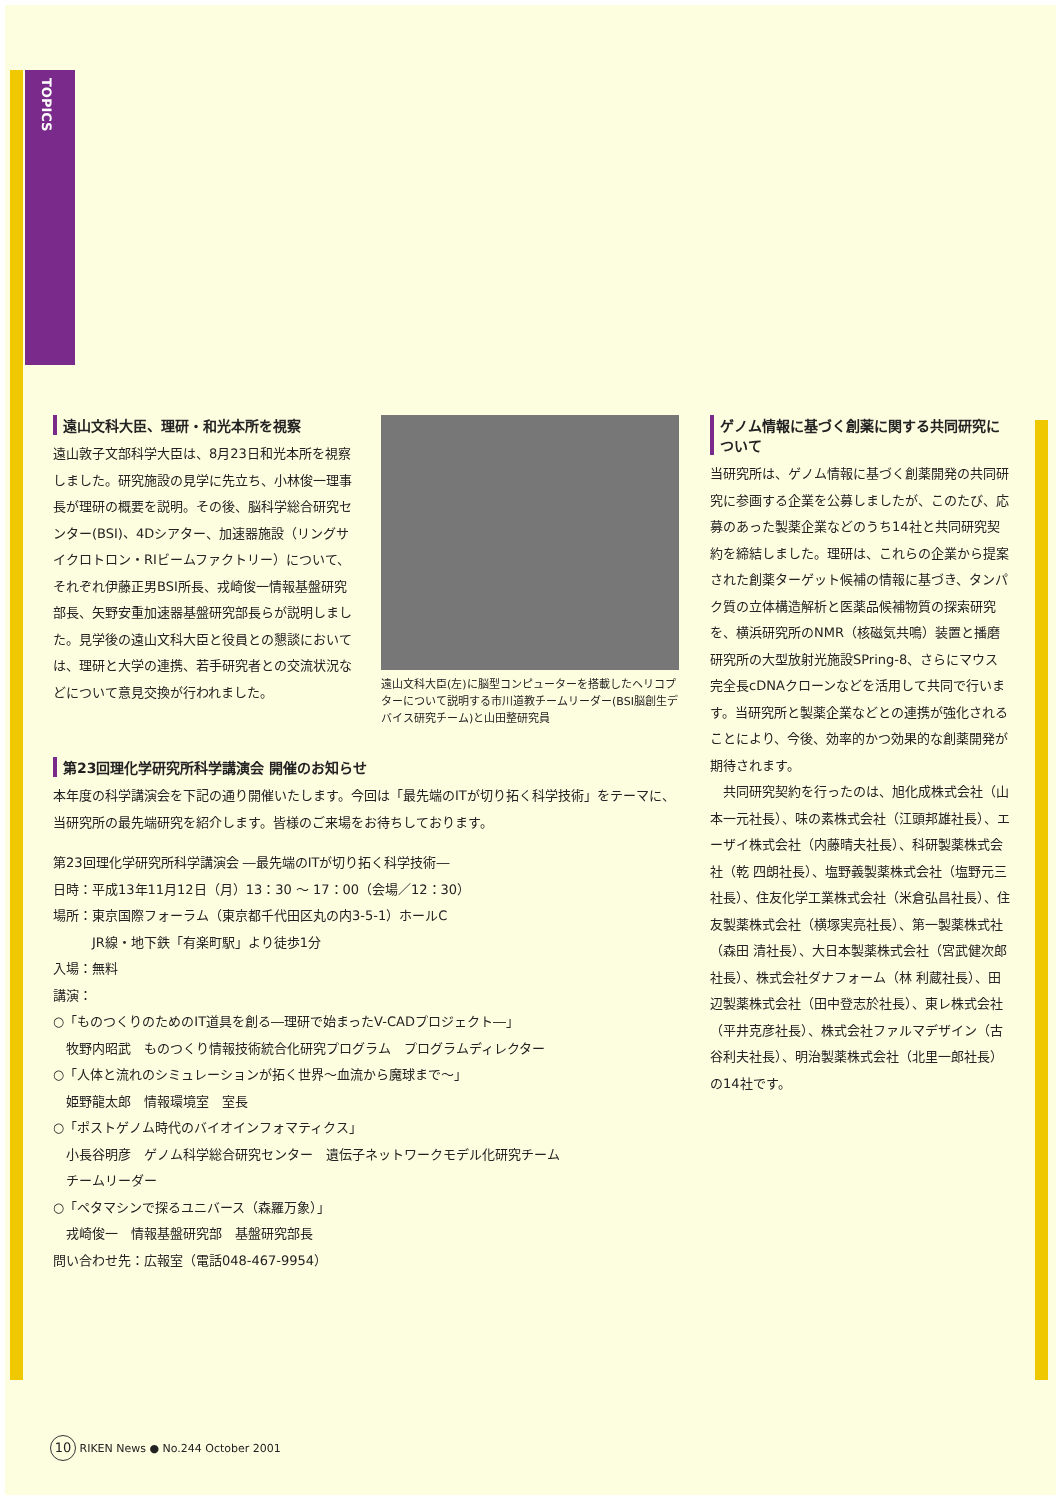TOPICS
遠山文科大臣、理研・和光本所を視察
遠山敦子文部科学大臣は、8月23日和光本所を視察しました。研究施設の見学に先立ち、小林俊一理事長が理研の概要を説明。その後、脳科学総合研究センター(BSI)、4Dシアター、加速器施設（リングサイクロトロン・RIビームファクトリー）について、それぞれ伊藤正男BSI所長、戎崎俊一情報基盤研究部長、矢野安重加速器基盤研究部長らが説明しました。見学後の遠山文科大臣と役員との懇談においては、理研と大学の連携、若手研究者との交流状況などについて意見交換が行われました。
遠山文科大臣(左)に脳型コンピューターを搭載したヘリコプターについて説明する市川道教チームリーダー(BSI脳創生デバイス研究チーム)と山田整研究員
第23回理化学研究所科学講演会 開催のお知らせ
本年度の科学講演会を下記の通り開催いたします。今回は「最先端のITが切り拓く科学技術」をテーマに、当研究所の最先端研究を紹介します。皆様のご来場をお待ちしております。
第23回理化学研究所科学講演会 ―最先端のITが切り拓く科学技術―
日時：平成13年11月12日（月）13：30 ～ 17：00（会場／12：30）
場所：東京国際フォーラム（東京都千代田区丸の内3-5-1）ホールC
　　　JR線・地下鉄「有楽町駅」より徒歩1分
入場：無料
講演：
○「ものつくりのためのIT道具を創る―理研で始まったV-CADプロジェクト―」
　牧野内昭武　ものつくり情報技術統合化研究プログラム　プログラムディレクター
○「人体と流れのシミュレーションが拓く世界～血流から魔球まで～」
　姫野龍太郎　情報環境室　室長
○「ポストゲノム時代のバイオインフォマティクス」
　小長谷明彦　ゲノム科学総合研究センター　遺伝子ネットワークモデル化研究チーム
　チームリーダー
○「ペタマシンで探るユニバース（森羅万象）」
　戎崎俊一　情報基盤研究部　基盤研究部長
問い合わせ先：広報室（電話048-467-9954）
ゲノム情報に基づく創薬に関する共同研究について
当研究所は、ゲノム情報に基づく創薬開発の共同研究に参画する企業を公募しましたが、このたび、応募のあった製薬企業などのうち14社と共同研究契約を締結しました。理研は、これらの企業から提案された創薬ターゲット候補の情報に基づき、タンパク質の立体構造解析と医薬品候補物質の探索研究を、横浜研究所のNMR（核磁気共鳴）装置と播磨研究所の大型放射光施設SPring-8、さらにマウス完全長cDNAクローンなどを活用して共同で行います。当研究所と製薬企業などとの連携が強化されることにより、今後、効率的かつ効果的な創薬開発が期待されます。
　共同研究契約を行ったのは、旭化成株式会社（山本一元社長）、味の素株式会社（江頭邦雄社長）、エーザイ株式会社（内藤晴夫社長）、科研製薬株式会社（乾 四朗社長）、塩野義製薬株式会社（塩野元三社長）、住友化学工業株式会社（米倉弘昌社長）、住友製薬株式会社（横塚実亮社長）、第一製薬株式社（森田 清社長）、大日本製薬株式会社（宮武健次郎社長）、株式会社ダナフォーム（林 利蔵社長）、田辺製薬株式会社（田中登志於社長）、東レ株式会社（平井克彦社長）、株式会社ファルマデザイン（古谷利夫社長）、明治製薬株式会社（北里一郎社長）の14社です。
10 RIKEN News ● No.244 October 2001